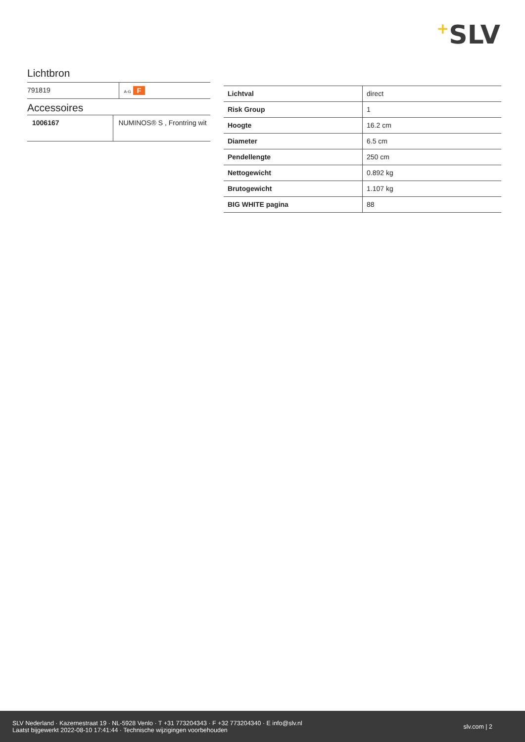+SLV
Lichtbron
| 791819 | A-G F |
Accessoires
| 1006167 | NUMINOS® S , Frontring wit |
| Lichtval | direct |
| Risk Group | 1 |
| Hoogte | 16.2 cm |
| Diameter | 6.5 cm |
| Pendellengte | 250 cm |
| Nettogewicht | 0.892 kg |
| Brutogewicht | 1.107 kg |
| BIG WHITE pagina | 88 |
SLV Nederland · Kazernestraat 19 · NL-5928 Venlo · T +31 773204343 · F +32 773204340 · E info@slv.nl
Laatst bijgewerkt 2022-08-10 17:41:44 · Technische wijzigingen voorbehouden
slv.com | 2